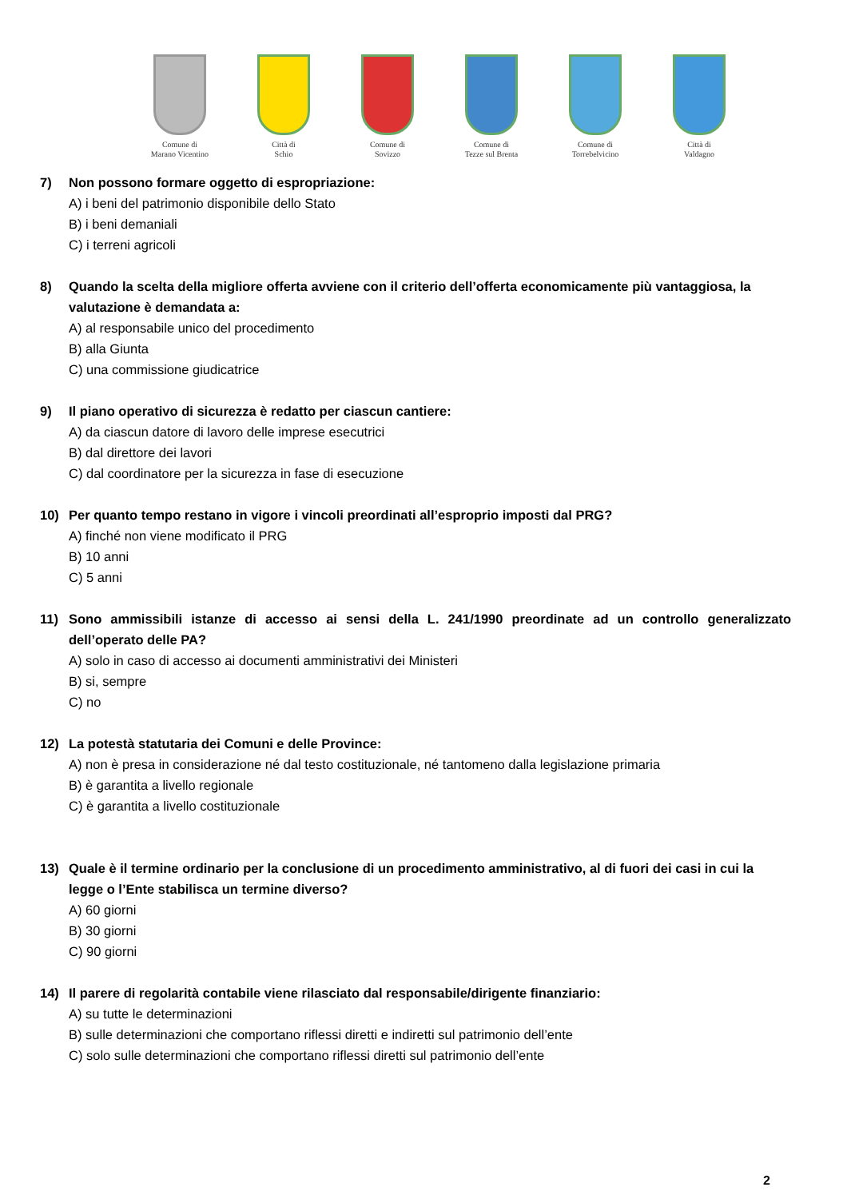Comune di
Marano Vicentino
Città di
Schio
Comune di
Sovizzo
Comune di
Tezze sul Brenta
Comune di
Torrebelvicino
Città di
Valdagno
7) Non possono formare oggetto di espropriazione:
A) i beni del patrimonio disponibile dello Stato
B) i beni demaniali
C) i terreni agricoli
8) Quando la scelta della migliore offerta avviene con il criterio dell’offerta economicamente più vantaggiosa, la valutazione è demandata a:
A) al responsabile unico del procedimento
B) alla Giunta
C) una commissione giudicatrice
9) Il piano operativo di sicurezza è redatto per ciascun cantiere:
A) da ciascun datore di lavoro delle imprese esecutrici
B) dal direttore dei lavori
C) dal coordinatore per la sicurezza in fase di esecuzione
10) Per quanto tempo restano in vigore i vincoli preordinati all’esproprio imposti dal PRG?
A) finché non viene modificato il PRG
B) 10 anni
C) 5 anni
11) Sono ammissibili istanze di accesso ai sensi della L. 241/1990 preordinate ad un controllo generalizzato dell’operato delle PA?
A) solo in caso di accesso ai documenti amministrativi dei Ministeri
B) si, sempre
C) no
12) La potestà statutaria dei Comuni e delle Province:
A) non è presa in considerazione né dal testo costituzionale, né tantomeno dalla legislazione primaria
B) è garantita a livello regionale
C) è garantita a livello costituzionale
13) Quale è il termine ordinario per la conclusione di un procedimento amministrativo, al di fuori dei casi in cui la legge o l’Ente stabilisca un termine diverso?
A) 60 giorni
B) 30 giorni
C) 90 giorni
14) Il parere di regolarità contabile viene rilasciato dal responsabile/dirigente finanziario:
A) su tutte le determinazioni
B) sulle determinazioni che comportano riflessi diretti e indiretti sul patrimonio dell’ente
C) solo sulle determinazioni che comportano riflessi diretti sul patrimonio dell’ente
2